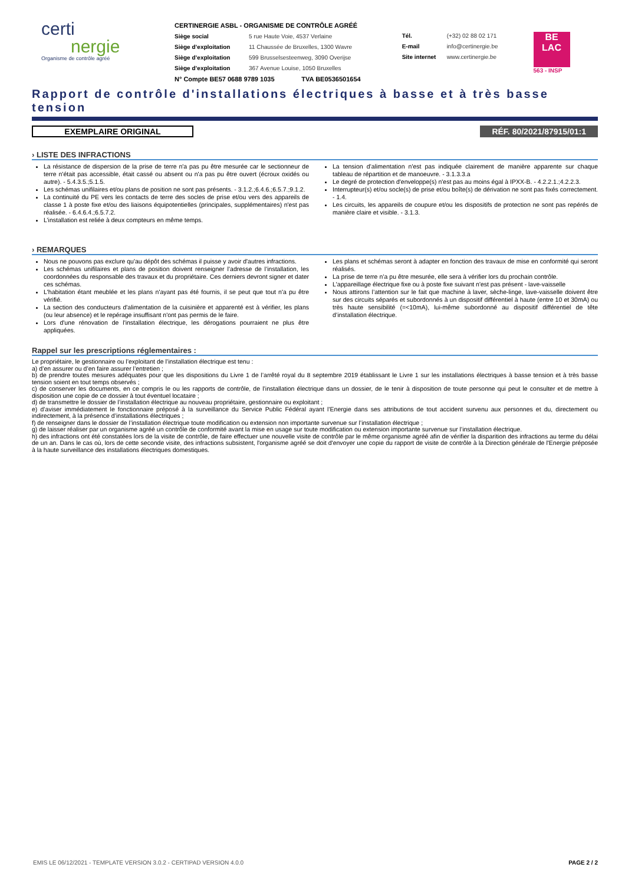certi
nergie
Organisme de contrôle agréé
CERTINERGIE ASBL - ORGANISME DE CONTRÔLE AGRÉÉ
Siège social 5 rue Haute Voie, 4537 Verlaine
Siège d’exploitation 11 Chaussée de Bruxelles, 1300 Wavre
Siège d’exploitation 599 Brusselsesteenweg, 3090 Overijse
Siège d’exploitation 367 Avenue Louise, 1050 Bruxelles
N° Compte BE57 0688 9789 1035 TVA BE0536501654
Tél. (+32) 02 88 02 171
E-mail info@certinergie.be
Site internet www.certinergie.be
BE
LAC
563 - INSP
Rapport de contrôle d'installations électriques à basse et à très basse tension
EXEMPLAIRE ORIGINAL RÉF. 80/2021/87915/01:1
› LISTE DES INFRACTIONS
La résistance de dispersion de la prise de terre n'a pas pu être mesurée car le sectionneur de terre n'était pas accessible, était cassé ou absent ou n'a pas pu être ouvert (écroux oxidés ou autre). - 5.4.3.5.;5.1.5.
Les schémas unifilaires et/ou plans de position ne sont pas présents. - 3.1.2.;6.4.6.;6.5.7.;9.1.2.
La continuité du PE vers les contacts de terre des socles de prise et/ou vers des appareils de classe 1 à poste fixe et/ou des liaisons équipotentielles (principales, supplémentaires) n'est pas réalisée. - 6.4.6.4.;6.5.7.2.
L’installation est reliée à deux compteurs en même temps.
La tension d’alimentation n'est pas indiquée clairement de manière apparente sur chaque tableau de répartition et de manoeuvre. - 3.1.3.3.a
Le degré de protection d'enveloppe(s) n'est pas au moins égal à IPXX-B. - 4.2.2.1.;4.2.2.3.
Interrupteur(s) et/ou socle(s) de prise et/ou boîte(s) de dérivation ne sont pas fixés correctement. - 1.4.
Les circuits, les appareils de coupure et/ou les dispositifs de protection ne sont pas repérés de manière claire et visible. - 3.1.3.
› REMARQUES
Nous ne pouvons pas exclure qu'au dépôt des schémas il puisse y avoir d'autres infractions.
Les schémas unifilaires et plans de position doivent renseigner l’adresse de l’installation, les coordonnées du responsable des travaux et du propriétaire. Ces derniers devront signer et dater ces schémas.
L'habitation étant meublée et les plans n'ayant pas été fournis, il se peut que tout n'a pu être vérifié.
La section des conducteurs d'alimentation de la cuisinière et apparenté est à vérifier, les plans (ou leur absence) et le repérage insuffisant n'ont pas permis de le faire.
Lors d'une rénovation de l'installation électrique, les dérogations pourraient ne plus être appliquées.
Les plans et schémas seront à adapter en fonction des travaux de mise en conformité qui seront réalisés.
La prise de terre n’a pu être mesurée, elle sera à vérifier lors du prochain contrôle.
L'appareillage électrique fixe ou à poste fixe suivant n'est pas présent - lave-vaisselle
Nous attirons l’attention sur le fait que machine à laver, sèche-linge, lave-vaisselle doivent être sur des circuits séparés et subordonnés à un dispositif différentiel à haute (entre 10 et 30mA) ou très haute sensibilité (=<10mA), lui-même subordonné au dispositif différentiel de tête d’installation électrique.
Rappel sur les prescriptions réglementaires :
Le propriétaire, le gestionnaire ou l’exploitant de l’installation électrique est tenu :
a) d’en assurer ou d’en faire assurer l’entretien ;
b) de prendre toutes mesures adéquates pour que les dispositions du Livre 1 de l’arrêté royal du 8 septembre 2019 établissant le Livre 1 sur les installations électriques à basse tension et à très basse tension soient en tout temps observés ;
c) de conserver les documents, en ce compris le ou les rapports de contrôle, de l’installation électrique dans un dossier, de le tenir à disposition de toute personne qui peut le consulter et de mettre à disposition une copie de ce dossier à tout éventuel locataire ;
d) de transmettre le dossier de l’installation électrique au nouveau propriétaire, gestionnaire ou exploitant ;
e) d’aviser immédiatement le fonctionnaire préposé à la surveillance du Service Public Fédéral ayant l’Energie dans ses attributions de tout accident survenu aux personnes et du, directement ou indirectement, à la présence d’installations électriques ;
f) de renseigner dans le dossier de l’installation électrique toute modification ou extension non importante survenue sur l’installation électrique ;
g) de laisser réaliser par un organisme agréé un contrôle de conformité avant la mise en usage sur toute modification ou extension importante survenue sur l’installation électrique.
h) des infractions ont été constatées lors de la visite de contrôle, de faire effectuer une nouvelle visite de contrôle par le même organisme agréé afin de vérifier la disparition des infractions au terme du délai de un an. Dans le cas où, lors de cette seconde visite, des infractions subsistent, l'organisme agréé se doit d'envoyer une copie du rapport de visite de contrôle à la Direction générale de l'Energie préposée à la haute surveillance des installations électriques domestiques.
EMIS LE 06/12/2021 - TEMPLATE VERSION 3.0.2 - CERTIPAD VERSION 4.0.0 PAGE 2 / 2